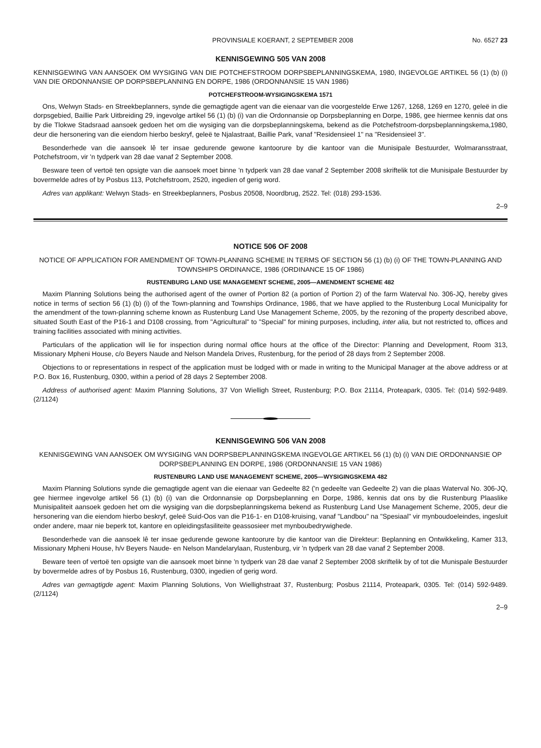PROVINSIALE KOERANT, 2 SEPTEMBER 2008 No. 6527 23
KENNISGEWING 505 VAN 2008
KENNISGEWING VAN AANSOEK OM WYSIGING VAN DIE POTCHEFSTROOM DORPSBEPLANNINGSKEMA, 1980, INGEVOLGE ARTIKEL 56 (1) (b) (i) VAN DIE ORDONNANSIE OP DORPSBEPLANNING EN DORPE, 1986 (ORDONNANSIE 15 VAN 1986)
POTCHEFSTROOM-WYSIGINGSKEMA 1571
Ons, Welwyn Stads- en Streekbeplanners, synde die gemagtigde agent van die eienaar van die voorgestelde Erwe 1267, 1268, 1269 en 1270, geleë in die dorpsgebied, Baillie Park Uitbreiding 29, ingevolge artikel 56 (1) (b) (i) van die Ordonnansie op Dorpsbeplanning en Dorpe, 1986, gee hiermee kennis dat ons by die Tlokwe Stadsraad aansoek gedoen het om die wysiging van die dorpsbeplanningskema, bekend as die Potchefstroom-dorpsbeplanningskema,1980, deur die hersonering van die eiendom hierbo beskryf, geleë te Njalastraat, Baillie Park, vanaf "Residensieel 1" na "Residensieel 3".
Besonderhede van die aansoek lê ter insae gedurende gewone kantoorure by die kantoor van die Munisipale Bestuurder, Wolmaransstraat, Potchefstroom, vir 'n tydperk van 28 dae vanaf 2 September 2008.
Besware teen of vertoë ten opsigte van die aansoek moet binne 'n tydperk van 28 dae vanaf 2 September 2008 skriftelik tot die Munisipale Bestuurder by bovermelde adres of by Posbus 113, Potchefstroom, 2520, ingedien of gerig word.
Adres van applikant: Welwyn Stads- en Streekbeplanners, Posbus 20508, Noordbrug, 2522. Tel: (018) 293-1536.
2–9
NOTICE 506 OF 2008
NOTICE OF APPLICATION FOR AMENDMENT OF TOWN-PLANNING SCHEME IN TERMS OF SECTION 56 (1) (b) (i) OF THE TOWN-PLANNING AND TOWNSHIPS ORDINANCE, 1986 (ORDINANCE 15 OF 1986)
RUSTENBURG LAND USE MANAGEMENT SCHEME, 2005—AMENDMENT SCHEME 482
Maxim Planning Solutions being the authorised agent of the owner of Portion 82 (a portion of Portion 2) of the farm Waterval No. 306-JQ, hereby gives notice in terms of section 56 (1) (b) (i) of the Town-planning and Townships Ordinance, 1986, that we have applied to the Rustenburg Local Municipality for the amendment of the town-planning scheme known as Rustenburg Land Use Management Scheme, 2005, by the rezoning of the property described above, situated South East of the P16-1 and D108 crossing, from "Agricultural" to "Special" for mining purposes, including, inter alia, but not restricted to, offices and training facilities associated with mining activities.
Particulars of the application will lie for inspection during normal office hours at the office of the Director: Planning and Development, Room 313, Missionary Mpheni House, c/o Beyers Naude and Nelson Mandela Drives, Rustenburg, for the period of 28 days from 2 September 2008.
Objections to or representations in respect of the application must be lodged with or made in writing to the Municipal Manager at the above address or at P.O. Box 16, Rustenburg, 0300, within a period of 28 days 2 September 2008.
Address of authorised agent: Maxim Planning Solutions, 37 Von Wielligh Street, Rustenburg; P.O. Box 21114, Proteapark, 0305. Tel: (014) 592-9489. (2/1124)
KENNISGEWING 506 VAN 2008
KENNISGEWING VAN AANSOEK OM WYSIGING VAN DORPSBEPLANNINGSKEMA INGEVOLGE ARTIKEL 56 (1) (b) (i) VAN DIE ORDONNANSIE OP DORPSBEPLANNING EN DORPE, 1986 (ORDONNANSIE 15 VAN 1986)
RUSTENBURG LAND USE MANAGEMENT SCHEME, 2005—WYSIGINGSKEMA 482
Maxim Planning Solutions synde die gemagtigde agent van die eienaar van Gedeelte 82 ('n gedeelte van Gedeelte 2) van die plaas Waterval No. 306-JQ, gee hiermee ingevolge artikel 56 (1) (b) (i) van die Ordonnansie op Dorpsbeplanning en Dorpe, 1986, kennis dat ons by die Rustenburg Plaaslike Munisipaliteit aansoek gedoen het om die wysiging van die dorpsbeplanningskema bekend as Rustenburg Land Use Management Scheme, 2005, deur die hersonering van die eiendom hierbo beskryf, geleë Suid-Oos van die P16-1- en D108-kruising, vanaf "Landbou" na "Spesiaal" vir mynboudoeleindes, ingesluit onder andere, maar nie beperk tot, kantore en opleidingsfasiliteite geassosieer met mynboubedrywighede.
Besonderhede van die aansoek lê ter insae gedurende gewone kantoorure by die kantoor van die Direkteur: Beplanning en Ontwikkeling, Kamer 313, Missionary Mpheni House, h/v Beyers Naude- en Nelson Mandelarylaan, Rustenburg, vir 'n tydperk van 28 dae vanaf 2 September 2008.
Beware teen of vertoë ten opsigte van die aansoek moet binne 'n tydperk van 28 dae vanaf 2 September 2008 skriftelik by of tot die Munispale Bestuurder by bovermelde adres of by Posbus 16, Rustenburg, 0300, ingedien of gerig word.
Adres van gemagtigde agent: Maxim Planning Solutions, Von Wiellighstraat 37, Rustenburg; Posbus 21114, Proteapark, 0305. Tel: (014) 592-9489. (2/1124)
2–9